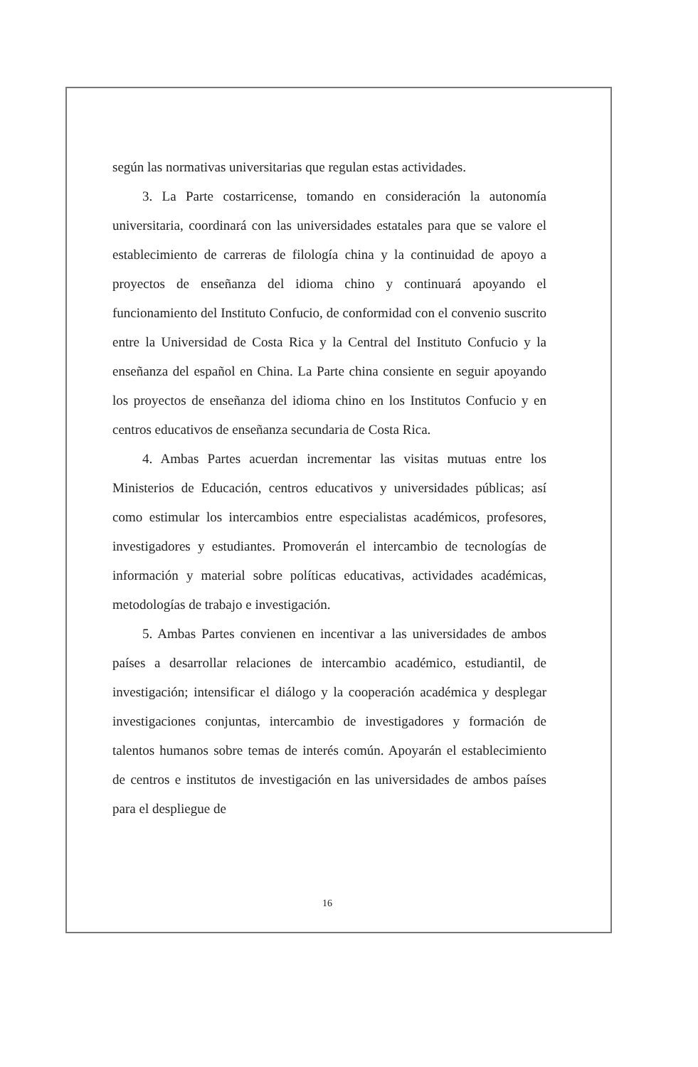según las normativas universitarias que regulan estas actividades.
3. La Parte costarricense, tomando en consideración la autonomía universitaria, coordinará con las universidades estatales para que se valore el establecimiento de carreras de filología china y la continuidad de apoyo a proyectos de enseñanza del idioma chino y continuará apoyando el funcionamiento del Instituto Confucio, de conformidad con el convenio suscrito entre la Universidad de Costa Rica y la Central del Instituto Confucio y la enseñanza del español en China. La Parte china consiente en seguir apoyando los proyectos de enseñanza del idioma chino en los Institutos Confucio y en centros educativos de enseñanza secundaria de Costa Rica.
4. Ambas Partes acuerdan incrementar las visitas mutuas entre los Ministerios de Educación, centros educativos y universidades públicas; así como estimular los intercambios entre especialistas académicos, profesores, investigadores y estudiantes. Promoverán el intercambio de tecnologías de información y material sobre políticas educativas, actividades académicas, metodologías de trabajo e investigación.
5. Ambas Partes convienen en incentivar a las universidades de ambos países a desarrollar relaciones de intercambio académico, estudiantil, de investigación; intensificar el diálogo y la cooperación académica y desplegar investigaciones conjuntas, intercambio de investigadores y formación de talentos humanos sobre temas de interés común. Apoyarán el establecimiento de centros e institutos de investigación en las universidades de ambos países para el despliegue de
16